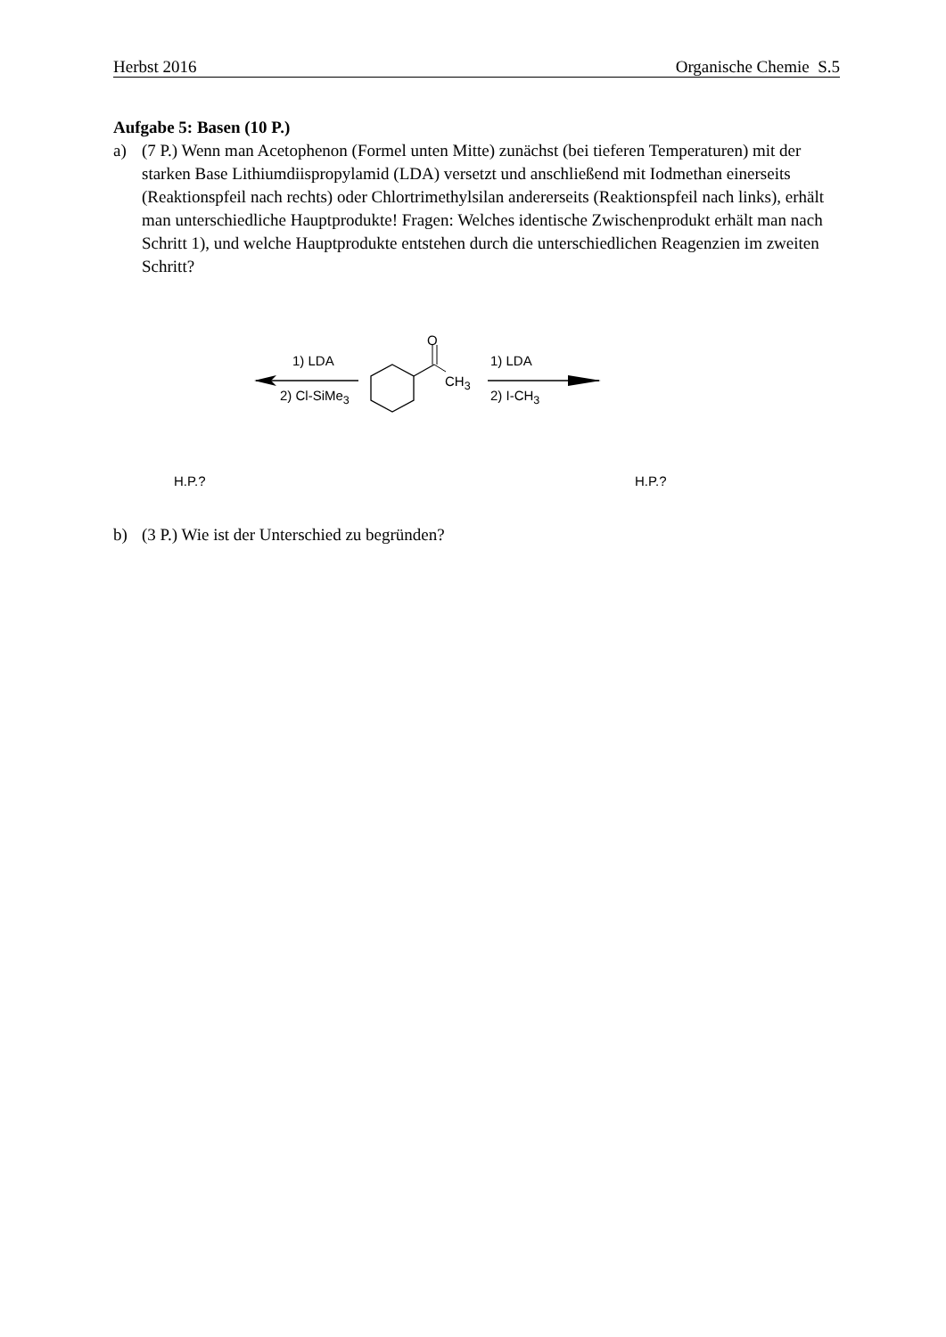Herbst 2016 Organische Chemie S.5
Aufgabe 5: Basen (10 P.)
a) (7 P.) Wenn man Acetophenon (Formel unten Mitte) zunächst (bei tieferen Temperaturen) mit der starken Base Lithiumdiispropylamid (LDA) versetzt und anschließend mit Iodmethan einerseits (Reaktionspfeil nach rechts) oder Chlortrimethylsilan andererseits (Reaktionspfeil nach links), erhält man unterschiedliche Hauptprodukte! Fragen: Welches identische Zwischenprodukt erhält man nach Schritt 1), und welche Hauptprodukte entstehen durch die unterschiedlichen Reagenzien im zweiten Schritt?
O
CH<sub>3</sub>
1) LDA
2) Cl-SiMe<sub>3</sub>
1) LDA
2) I-CH<sub>3</sub>
H.P.? H.P.?
b) (3 P.) Wie ist der Unterschied zu begründen?